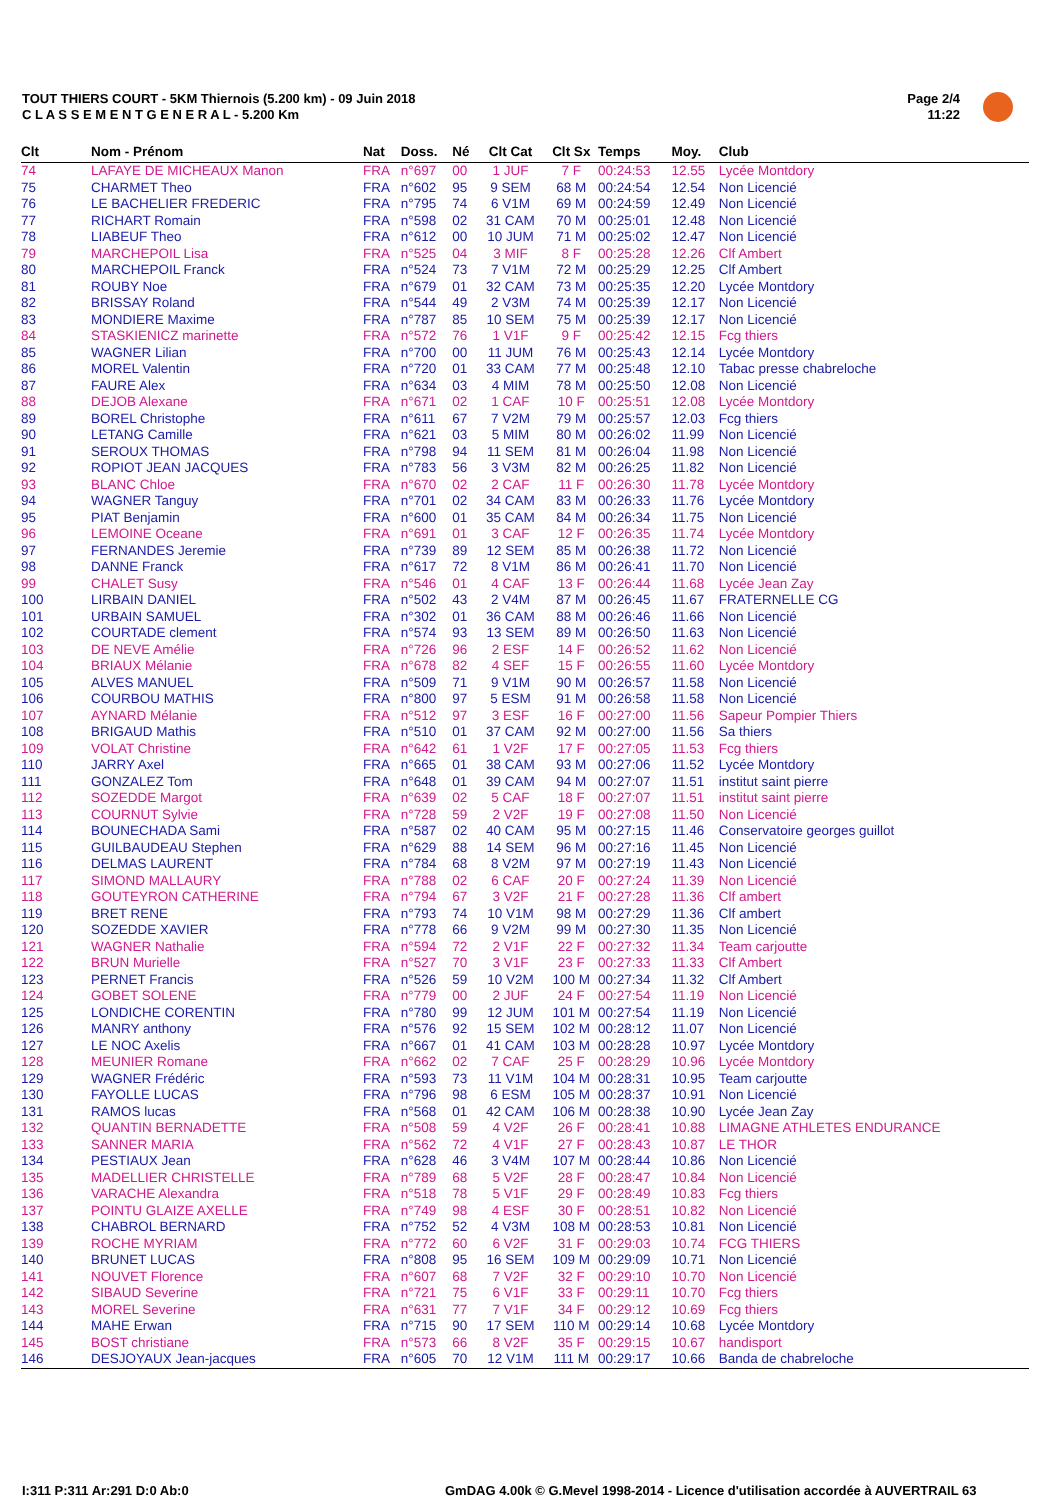TOUT THIERS COURT - 5KM Thiernois (5.200 km) - 09 Juin 2018
C L A S S E M E N T G E N E R A L - 5.200 Km
Page 2/4
11:22
| Clt | Nom - Prénom | Nat | Doss. | Né | Clt Cat | Clt Sx | Temps | Moy. | Club |
| --- | --- | --- | --- | --- | --- | --- | --- | --- | --- |
| 74 | LAFAYE DE MICHEAUX Manon | FRA | n°697 | 00 | 1 JUF | 7 F | 00:24:53 | 12.55 | Lycée Montdory |
| 75 | CHARMET Theo | FRA | n°602 | 95 | 9 SEM | 68 M | 00:24:54 | 12.54 | Non Licencié |
| 76 | LE BACHELIER FREDERIC | FRA | n°795 | 74 | 6 V1M | 69 M | 00:24:59 | 12.49 | Non Licencié |
| 77 | RICHART Romain | FRA | n°598 | 02 | 31 CAM | 70 M | 00:25:01 | 12.48 | Non Licencié |
| 78 | LIABEUF Theo | FRA | n°612 | 00 | 10 JUM | 71 M | 00:25:02 | 12.47 | Non Licencié |
| 79 | MARCHEPOIL Lisa | FRA | n°525 | 04 | 3 MIF | 8 F | 00:25:28 | 12.26 | Clf Ambert |
| 80 | MARCHEPOIL Franck | FRA | n°524 | 73 | 7 V1M | 72 M | 00:25:29 | 12.25 | Clf Ambert |
| 81 | ROUBY Noe | FRA | n°679 | 01 | 32 CAM | 73 M | 00:25:35 | 12.20 | Lycée Montdory |
| 82 | BRISSAY Roland | FRA | n°544 | 49 | 2 V3M | 74 M | 00:25:39 | 12.17 | Non Licencié |
| 83 | MONDIERE Maxime | FRA | n°787 | 85 | 10 SEM | 75 M | 00:25:39 | 12.17 | Non Licencié |
| 84 | STASKIENICZ marinette | FRA | n°572 | 76 | 1 V1F | 9 F | 00:25:42 | 12.15 | Fcg thiers |
| 85 | WAGNER Lilian | FRA | n°700 | 00 | 11 JUM | 76 M | 00:25:43 | 12.14 | Lycée Montdory |
| 86 | MOREL Valentin | FRA | n°720 | 01 | 33 CAM | 77 M | 00:25:48 | 12.10 | Tabac presse chabreloche |
| 87 | FAURE Alex | FRA | n°634 | 03 | 4 MIM | 78 M | 00:25:50 | 12.08 | Non Licencié |
| 88 | DEJOB Alexane | FRA | n°671 | 02 | 1 CAF | 10 F | 00:25:51 | 12.08 | Lycée Montdory |
| 89 | BOREL Christophe | FRA | n°611 | 67 | 7 V2M | 79 M | 00:25:57 | 12.03 | Fcg thiers |
| 90 | LETANG Camille | FRA | n°621 | 03 | 5 MIM | 80 M | 00:26:02 | 11.99 | Non Licencié |
| 91 | SEROUX THOMAS | FRA | n°798 | 94 | 11 SEM | 81 M | 00:26:04 | 11.98 | Non Licencié |
| 92 | ROPIOT JEAN JACQUES | FRA | n°783 | 56 | 3 V3M | 82 M | 00:26:25 | 11.82 | Non Licencié |
| 93 | BLANC Chloe | FRA | n°670 | 02 | 2 CAF | 11 F | 00:26:30 | 11.78 | Lycée Montdory |
| 94 | WAGNER Tanguy | FRA | n°701 | 02 | 34 CAM | 83 M | 00:26:33 | 11.76 | Lycée Montdory |
| 95 | PIAT Benjamin | FRA | n°600 | 01 | 35 CAM | 84 M | 00:26:34 | 11.75 | Non Licencié |
| 96 | LEMOINE Oceane | FRA | n°691 | 01 | 3 CAF | 12 F | 00:26:35 | 11.74 | Lycée Montdory |
| 97 | FERNANDES Jeremie | FRA | n°739 | 89 | 12 SEM | 85 M | 00:26:38 | 11.72 | Non Licencié |
| 98 | DANNE Franck | FRA | n°617 | 72 | 8 V1M | 86 M | 00:26:41 | 11.70 | Non Licencié |
| 99 | CHALET Susy | FRA | n°546 | 01 | 4 CAF | 13 F | 00:26:44 | 11.68 | Lycée Jean Zay |
| 100 | LIRBAIN DANIEL | FRA | n°502 | 43 | 2 V4M | 87 M | 00:26:45 | 11.67 | FRATERNELLE CG |
| 101 | URBAIN SAMUEL | FRA | n°302 | 01 | 36 CAM | 88 M | 00:26:46 | 11.66 | Non Licencié |
| 102 | COURTADE clement | FRA | n°574 | 93 | 13 SEM | 89 M | 00:26:50 | 11.63 | Non Licencié |
| 103 | DE NEVE Amélie | FRA | n°726 | 96 | 2 ESF | 14 F | 00:26:52 | 11.62 | Non Licencié |
| 104 | BRIAUX Mélanie | FRA | n°678 | 82 | 4 SEF | 15 F | 00:26:55 | 11.60 | Lycée Montdory |
| 105 | ALVES MANUEL | FRA | n°509 | 71 | 9 V1M | 90 M | 00:26:57 | 11.58 | Non Licencié |
| 106 | COURBOU MATHIS | FRA | n°800 | 97 | 5 ESM | 91 M | 00:26:58 | 11.58 | Non Licencié |
| 107 | AYNARD Mélanie | FRA | n°512 | 97 | 3 ESF | 16 F | 00:27:00 | 11.56 | Sapeur Pompier Thiers |
| 108 | BRIGAUD Mathis | FRA | n°510 | 01 | 37 CAM | 92 M | 00:27:00 | 11.56 | Sa thiers |
| 109 | VOLAT Christine | FRA | n°642 | 61 | 1 V2F | 17 F | 00:27:05 | 11.53 | Fcg thiers |
| 110 | JARRY Axel | FRA | n°665 | 01 | 38 CAM | 93 M | 00:27:06 | 11.52 | Lycée Montdory |
| 111 | GONZALEZ Tom | FRA | n°648 | 01 | 39 CAM | 94 M | 00:27:07 | 11.51 | institut saint pierre |
| 112 | SOZEDDE Margot | FRA | n°639 | 02 | 5 CAF | 18 F | 00:27:07 | 11.51 | institut saint pierre |
| 113 | COURNUT Sylvie | FRA | n°728 | 59 | 2 V2F | 19 F | 00:27:08 | 11.50 | Non Licencié |
| 114 | BOUNECHADA Sami | FRA | n°587 | 02 | 40 CAM | 95 M | 00:27:15 | 11.46 | Conservatoire georges guillot |
| 115 | GUILBAUDEAU Stephen | FRA | n°629 | 88 | 14 SEM | 96 M | 00:27:16 | 11.45 | Non Licencié |
| 116 | DELMAS LAURENT | FRA | n°784 | 68 | 8 V2M | 97 M | 00:27:19 | 11.43 | Non Licencié |
| 117 | SIMOND MALLAURY | FRA | n°788 | 02 | 6 CAF | 20 F | 00:27:24 | 11.39 | Non Licencié |
| 118 | GOUTEYRON CATHERINE | FRA | n°794 | 67 | 3 V2F | 21 F | 00:27:28 | 11.36 | Clf ambert |
| 119 | BRET RENE | FRA | n°793 | 74 | 10 V1M | 98 M | 00:27:29 | 11.36 | Clf ambert |
| 120 | SOZEDDE XAVIER | FRA | n°778 | 66 | 9 V2M | 99 M | 00:27:30 | 11.35 | Non Licencié |
| 121 | WAGNER Nathalie | FRA | n°594 | 72 | 2 V1F | 22 F | 00:27:32 | 11.34 | Team carjoutte |
| 122 | BRUN Murielle | FRA | n°527 | 70 | 3 V1F | 23 F | 00:27:33 | 11.33 | Clf Ambert |
| 123 | PERNET Francis | FRA | n°526 | 59 | 10 V2M | 100 M | 00:27:34 | 11.32 | Clf Ambert |
| 124 | GOBET SOLENE | FRA | n°779 | 00 | 2 JUF | 24 F | 00:27:54 | 11.19 | Non Licencié |
| 125 | LONDICHE CORENTIN | FRA | n°780 | 99 | 12 JUM | 101 M | 00:27:54 | 11.19 | Non Licencié |
| 126 | MANRY anthony | FRA | n°576 | 92 | 15 SEM | 102 M | 00:28:12 | 11.07 | Non Licencié |
| 127 | LE NOC Axelis | FRA | n°667 | 01 | 41 CAM | 103 M | 00:28:28 | 10.97 | Lycée Montdory |
| 128 | MEUNIER Romane | FRA | n°662 | 02 | 7 CAF | 25 F | 00:28:29 | 10.96 | Lycée Montdory |
| 129 | WAGNER Frédéric | FRA | n°593 | 73 | 11 V1M | 104 M | 00:28:31 | 10.95 | Team carjoutte |
| 130 | FAYOLLE LUCAS | FRA | n°796 | 98 | 6 ESM | 105 M | 00:28:37 | 10.91 | Non Licencié |
| 131 | RAMOS lucas | FRA | n°568 | 01 | 42 CAM | 106 M | 00:28:38 | 10.90 | Lycée Jean Zay |
| 132 | QUANTIN BERNADETTE | FRA | n°508 | 59 | 4 V2F | 26 F | 00:28:41 | 10.88 | LIMAGNE ATHLETES ENDURANCE |
| 133 | SANNER MARIA | FRA | n°562 | 72 | 4 V1F | 27 F | 00:28:43 | 10.87 | LE THOR |
| 134 | PESTIAUX Jean | FRA | n°628 | 46 | 3 V4M | 107 M | 00:28:44 | 10.86 | Non Licencié |
| 135 | MADELLIER CHRISTELLE | FRA | n°789 | 68 | 5 V2F | 28 F | 00:28:47 | 10.84 | Non Licencié |
| 136 | VARACHE Alexandra | FRA | n°518 | 78 | 5 V1F | 29 F | 00:28:49 | 10.83 | Fcg thiers |
| 137 | POINTU GLAIZE AXELLE | FRA | n°749 | 98 | 4 ESF | 30 F | 00:28:51 | 10.82 | Non Licencié |
| 138 | CHABROL BERNARD | FRA | n°752 | 52 | 4 V3M | 108 M | 00:28:53 | 10.81 | Non Licencié |
| 139 | ROCHE MYRIAM | FRA | n°772 | 60 | 6 V2F | 31 F | 00:29:03 | 10.74 | FCG THIERS |
| 140 | BRUNET LUCAS | FRA | n°808 | 95 | 16 SEM | 109 M | 00:29:09 | 10.71 | Non Licencié |
| 141 | NOUVET Florence | FRA | n°607 | 68 | 7 V2F | 32 F | 00:29:10 | 10.70 | Non Licencié |
| 142 | SIBAUD Severine | FRA | n°721 | 75 | 6 V1F | 33 F | 00:29:11 | 10.70 | Fcg thiers |
| 143 | MOREL Severine | FRA | n°631 | 77 | 7 V1F | 34 F | 00:29:12 | 10.69 | Fcg thiers |
| 144 | MAHE Erwan | FRA | n°715 | 90 | 17 SEM | 110 M | 00:29:14 | 10.68 | Lycée Montdory |
| 145 | BOST christiane | FRA | n°573 | 66 | 8 V2F | 35 F | 00:29:15 | 10.67 | handisport |
| 146 | DESJOYAUX Jean-jacques | FRA | n°605 | 70 | 12 V1M | 111 M | 00:29:17 | 10.66 | Banda de chabreloche |
I:311 P:311 Ar:291 D:0 Ab:0
GmDAG 4.00k © G.Mevel 1998-2014 - Licence d'utilisation accordée à AUVERTRAIL 63